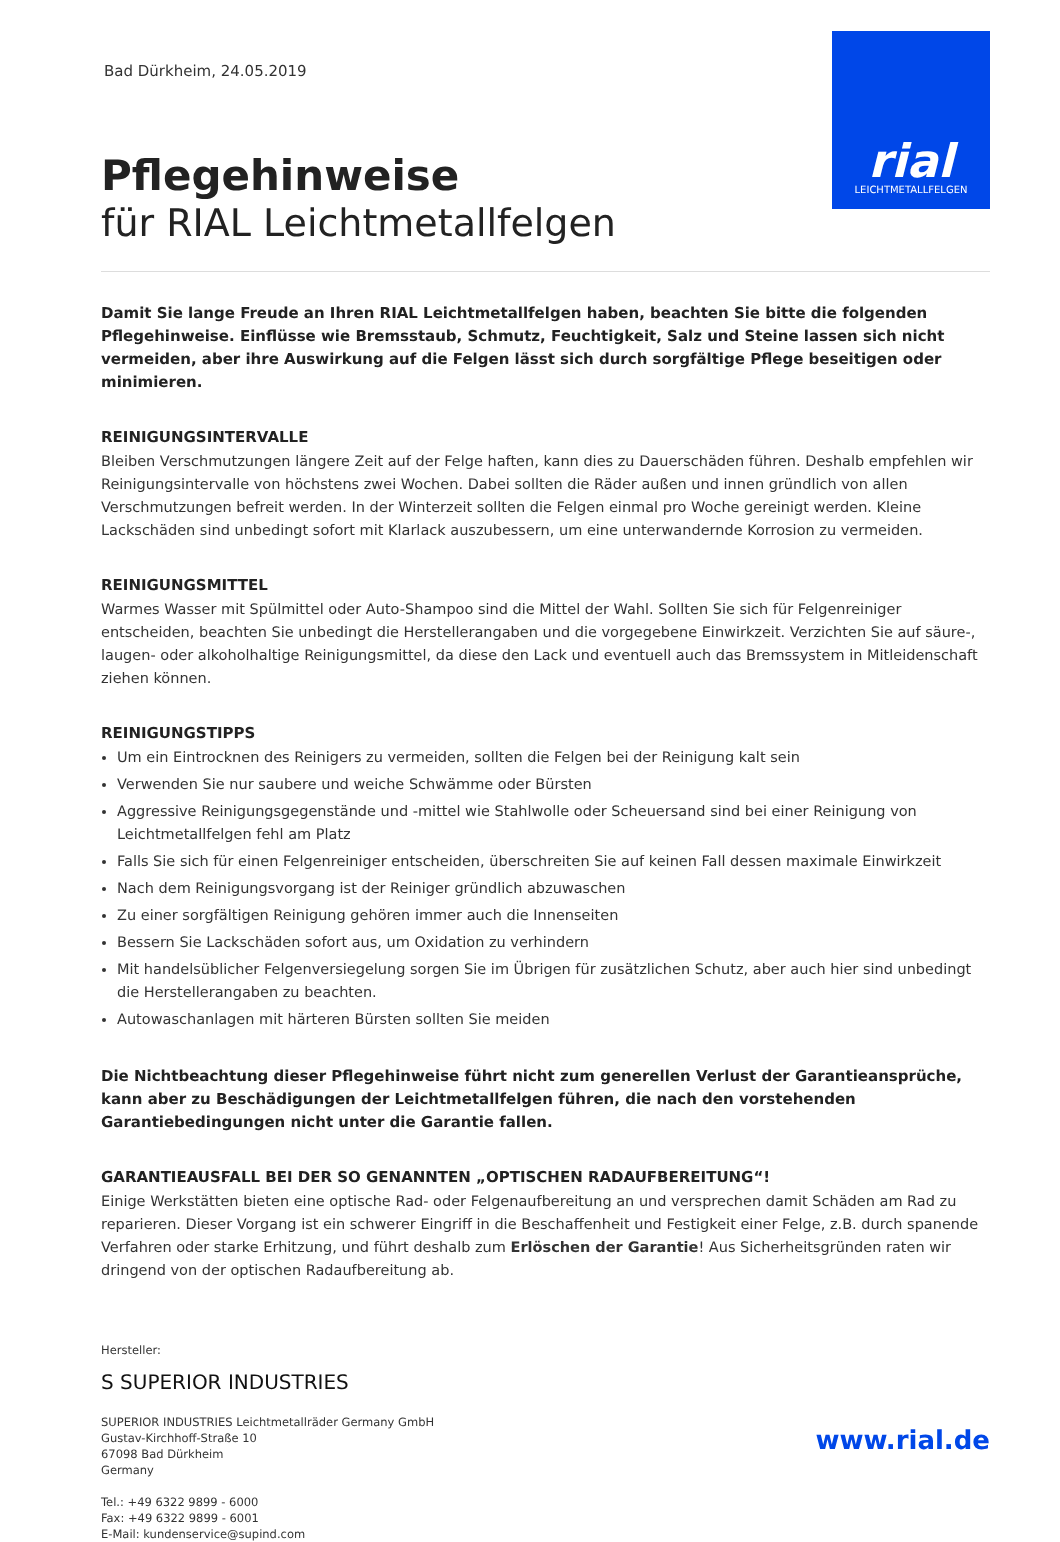Bad Dürkheim, 24.05.2019
rial
LEICHTMETALLFELGEN
Pflegehinweise
für RIAL Leichtmetallfelgen
Damit Sie lange Freude an Ihren RIAL Leichtmetallfelgen haben, beachten Sie bitte die folgenden Pflegehinweise. Einflüsse wie Bremsstaub, Schmutz, Feuchtigkeit, Salz und Steine lassen sich nicht vermeiden, aber ihre Auswirkung auf die Felgen lässt sich durch sorgfältige Pflege beseitigen oder minimieren.
REINIGUNGSINTERVALLE
Bleiben Verschmutzungen längere Zeit auf der Felge haften, kann dies zu Dauerschäden führen. Deshalb empfehlen wir Reinigungsintervalle von höchstens zwei Wochen. Dabei sollten die Räder außen und innen gründlich von allen Verschmutzungen befreit werden. In der Winterzeit sollten die Felgen einmal pro Woche gereinigt werden. Kleine Lackschäden sind unbedingt sofort mit Klarlack auszubessern, um eine unterwandernde Korrosion zu vermeiden.
REINIGUNGSMITTEL
Warmes Wasser mit Spülmittel oder Auto-Shampoo sind die Mittel der Wahl. Sollten Sie sich für Felgenreiniger entscheiden, beachten Sie unbedingt die Herstellerangaben und die vorgegebene Einwirkzeit. Verzichten Sie auf säure-, laugen- oder alkoholhaltige Reinigungsmittel, da diese den Lack und eventuell auch das Bremssystem in Mitleidenschaft ziehen können.
REINIGUNGSTIPPS
Um ein Eintrocknen des Reinigers zu vermeiden, sollten die Felgen bei der Reinigung kalt sein
Verwenden Sie nur saubere und weiche Schwämme oder Bürsten
Aggressive Reinigungsgegenstände und -mittel wie Stahlwolle oder Scheuersand sind bei einer Reinigung von Leichtmetallfelgen fehl am Platz
Falls Sie sich für einen Felgenreiniger entscheiden, überschreiten Sie auf keinen Fall dessen maximale Einwirkzeit
Nach dem Reinigungsvorgang ist der Reiniger gründlich abzuwaschen
Zu einer sorgfältigen Reinigung gehören immer auch die Innenseiten
Bessern Sie Lackschäden sofort aus, um Oxidation zu verhindern
Mit handelsüblicher Felgenversiegelung sorgen Sie im Übrigen für zusätzlichen Schutz, aber auch hier sind unbedingt die Herstellerangaben zu beachten.
Autowaschanlagen mit härteren Bürsten sollten Sie meiden
Die Nichtbeachtung dieser Pflegehinweise führt nicht zum generellen Verlust der Garantieansprüche, kann aber zu Beschädigungen der Leichtmetallfelgen führen, die nach den vorstehenden Garantiebedingungen nicht unter die Garantie fallen.
GARANTIEAUSFALL BEI DER SO GENANNTEN „OPTISCHEN RADAUFBEREITUNG“!
Einige Werkstätten bieten eine optische Rad- oder Felgenaufbereitung an und versprechen damit Schäden am Rad zu reparieren. Dieser Vorgang ist ein schwerer Eingriff in die Beschaffenheit und Festigkeit einer Felge, z.B. durch spanende Verfahren oder starke Erhitzung, und führt deshalb zum Erlöschen der Garantie! Aus Sicherheitsgründen raten wir dringend von der optischen Radaufbereitung ab.
Hersteller:
S SUPERIOR INDUSTRIES
SUPERIOR INDUSTRIES Leichtmetallräder Germany GmbH
Gustav-Kirchhoff-Straße 10
67098 Bad Dürkheim
Germany
Tel.: +49 6322 9899 - 6000
Fax: +49 6322 9899 - 6001
E-Mail: kundenservice@supind.com
www.rial.de